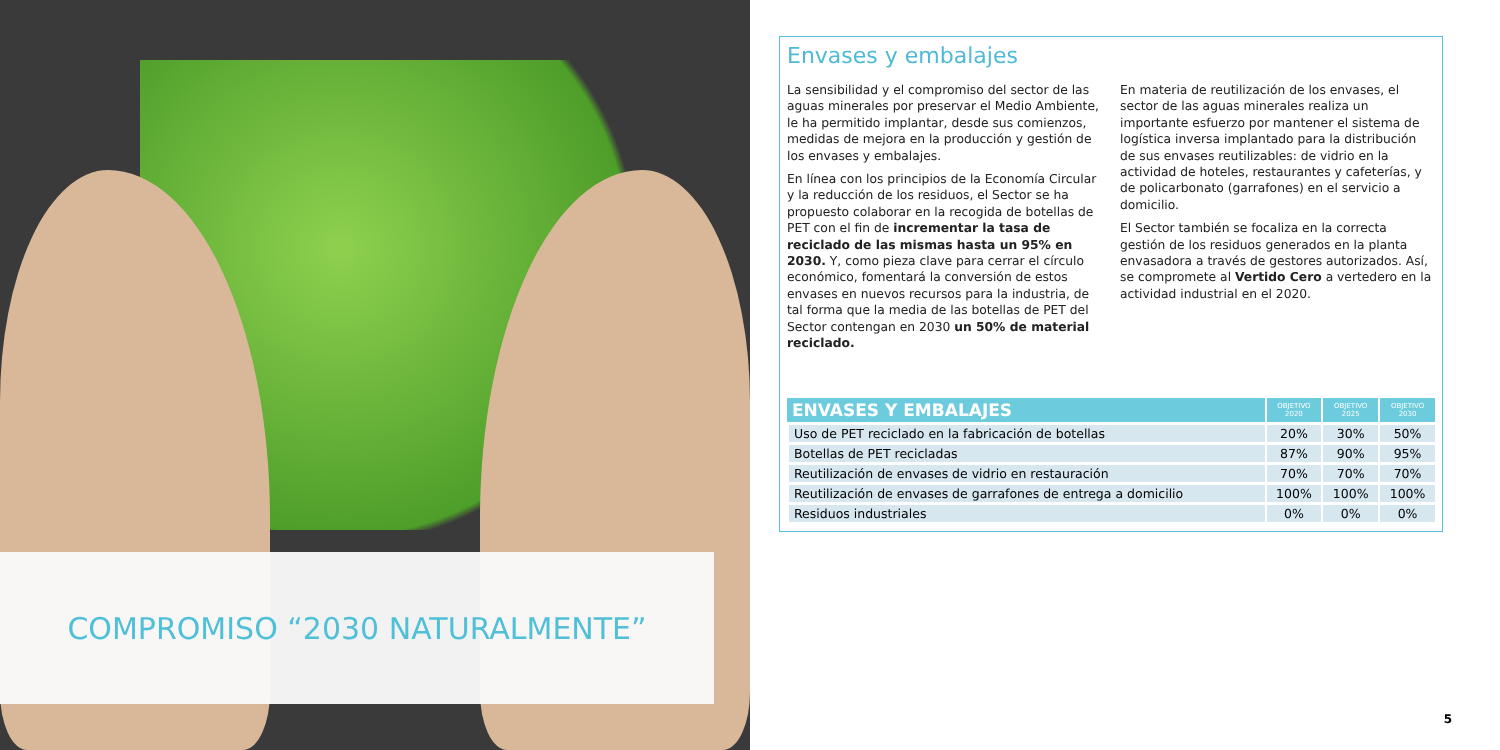COMPROMISO “2030 NATURALMENTE”
Envases y embalajes
La sensibilidad y el compromiso del sector de las aguas minerales por preservar el Medio Ambiente, le ha permitido implantar, desde sus comienzos, medidas de mejora en la producción y gestión de los envases y embalajes.
En línea con los principios de la Economía Circular y la reducción de los residuos, el Sector se ha propuesto colaborar en la recogida de botellas de PET con el fin de incrementar la tasa de reciclado de las mismas hasta un 95% en 2030. Y, como pieza clave para cerrar el círculo económico, fomentará la conversión de estos envases en nuevos recursos para la industria, de tal forma que la media de las botellas de PET del Sector contengan en 2030 un 50% de material reciclado.
En materia de reutilización de los envases, el sector de las aguas minerales realiza un importante esfuerzo por mantener el sistema de logística inversa implantado para la distribución de sus envases reutilizables: de vidrio en la actividad de hoteles, restaurantes y cafeterías, y de policarbonato (garrafones) en el servicio a domicilio.
El Sector también se focaliza en la correcta gestión de los residuos generados en la planta envasadora a través de gestores autorizados. Así, se compromete al Vertido Cero a vertedero en la actividad industrial en el 2020.
| ENVASES Y EMBALAJES | OBJETIVO 2020 | OBJETIVO 2025 | OBJETIVO 2030 |
| --- | --- | --- | --- |
| Uso de PET reciclado en la fabricación de botellas | 20% | 30% | 50% |
| Botellas de PET recicladas | 87% | 90% | 95% |
| Reutilización de envases de vidrio en restauración | 70% | 70% | 70% |
| Reutilización de envases de garrafones de entrega a domicilio | 100% | 100% | 100% |
| Residuos industriales | 0% | 0% | 0% |
5